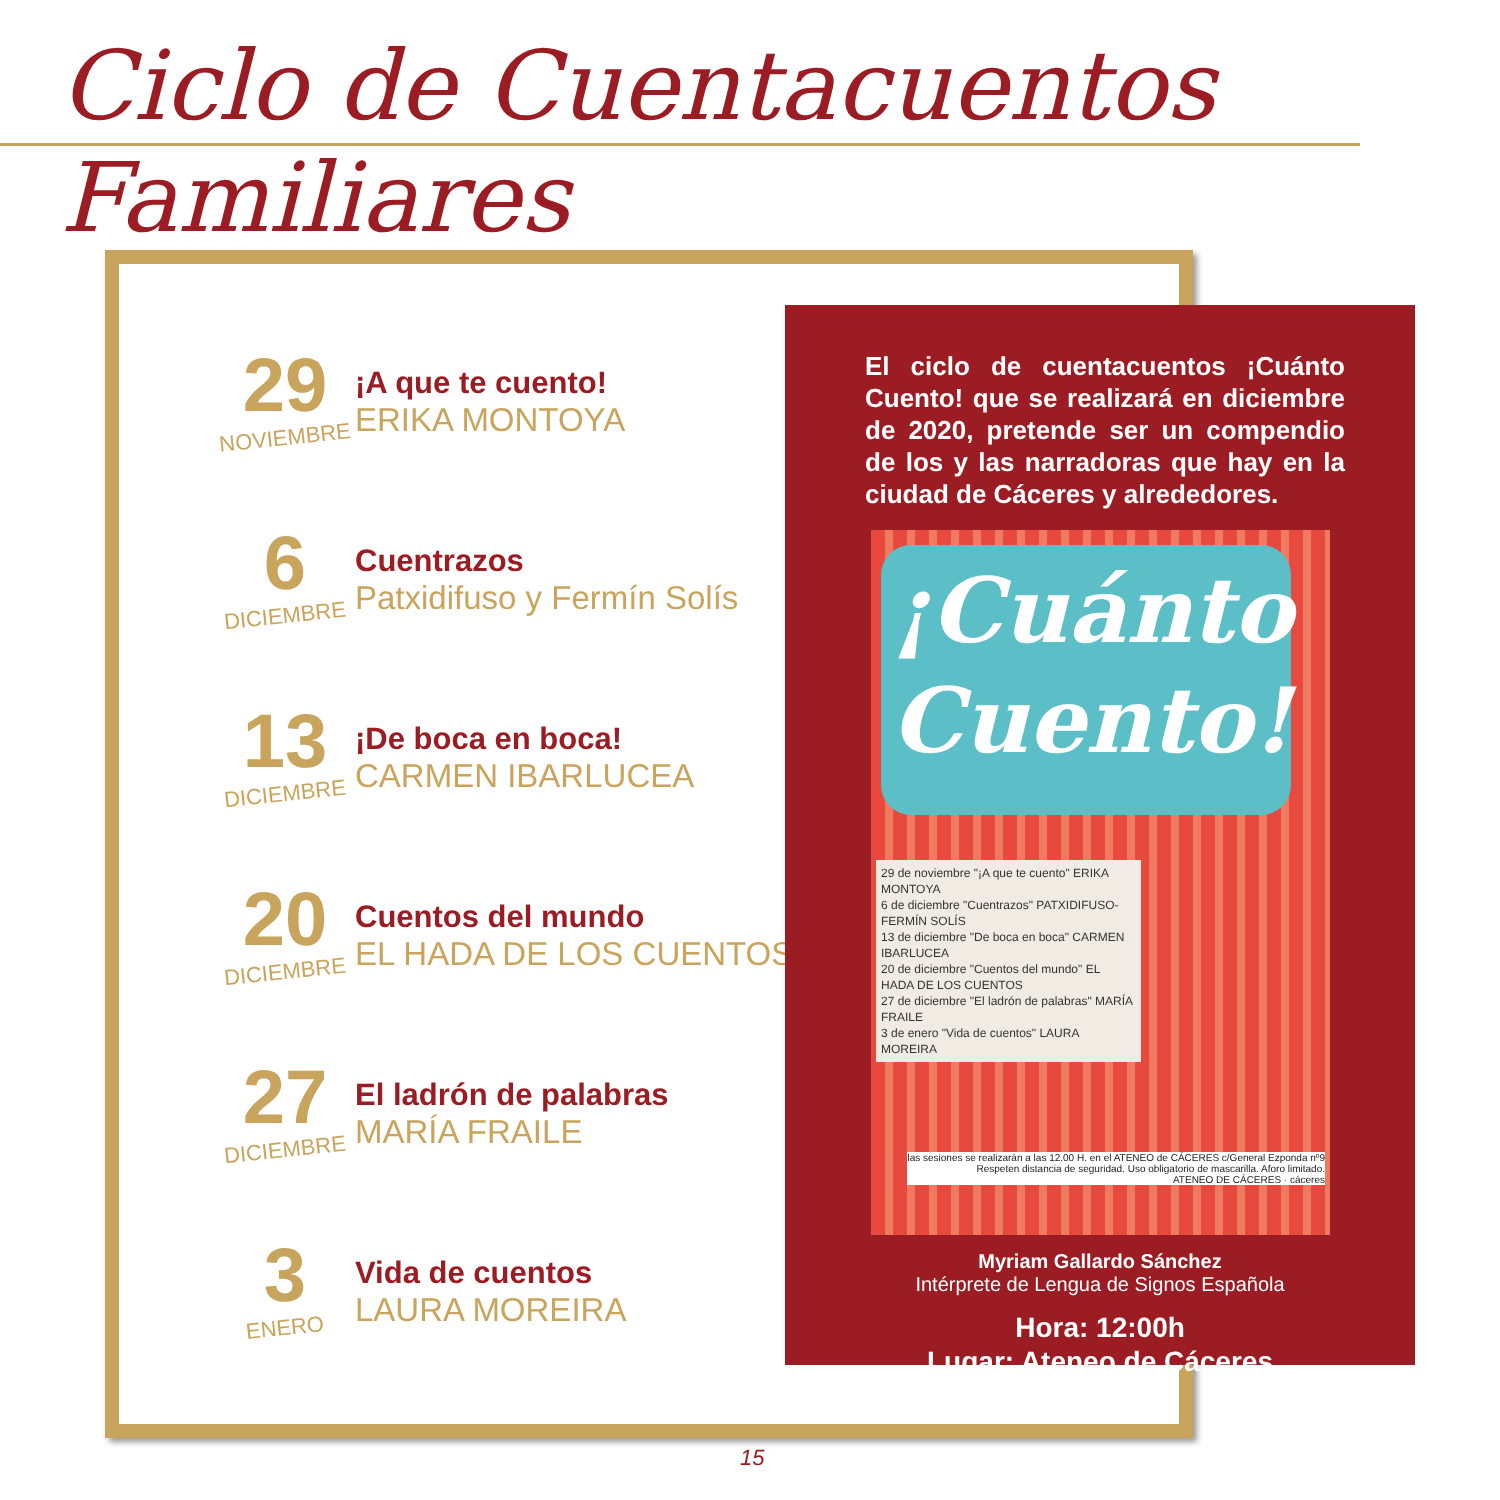Ciclo de Cuentacuentos Familiares
29
NOVIEMBRE
¡A que te cuento!
ERIKA MONTOYA
6
DICIEMBRE
Cuentrazos
Patxidifuso y Fermín Solís
13
DICIEMBRE
¡De boca en boca!
CARMEN IBARLUCEA
20
DICIEMBRE
Cuentos del mundo
EL HADA DE LOS CUENTOS
27
DICIEMBRE
El ladrón de palabras
MARÍA FRAILE
3
ENERO
Vida de cuentos
LAURA MOREIRA
El ciclo de cuentacuentos ¡Cuánto Cuento! que se realizará en diciembre de 2020, pretende ser un compendio de los y las narradoras que hay en la ciudad de Cáceres y alrededores.
¡Cuánto Cuento!
29 de noviembre "¡A que te cuento" ERIKA MONTOYA
6 de diciembre "Cuentrazos" PATXIDIFUSO-FERMÍN SOLÍS
13 de diciembre "De boca en boca" CARMEN IBARLUCEA
20 de diciembre "Cuentos del mundo" EL HADA DE LOS CUENTOS
27 de diciembre "El ladrón de palabras" MARÍA FRAILE
3 de enero "Vida de cuentos" LAURA MOREIRA
las sesiones se realizarán a las 12.00 H. en el ATENEO de CÁCERES c/General Ezponda nº9
Respeten distancia de seguridad. Uso obligatorio de mascarilla. Aforo limitado.
ATENEO DE CÁCERES · cáceres
Myriam Gallardo Sánchez
Intérprete de Lengua de Signos Española
Hora: 12:00h
Lugar: Ateneo de Cáceres
15